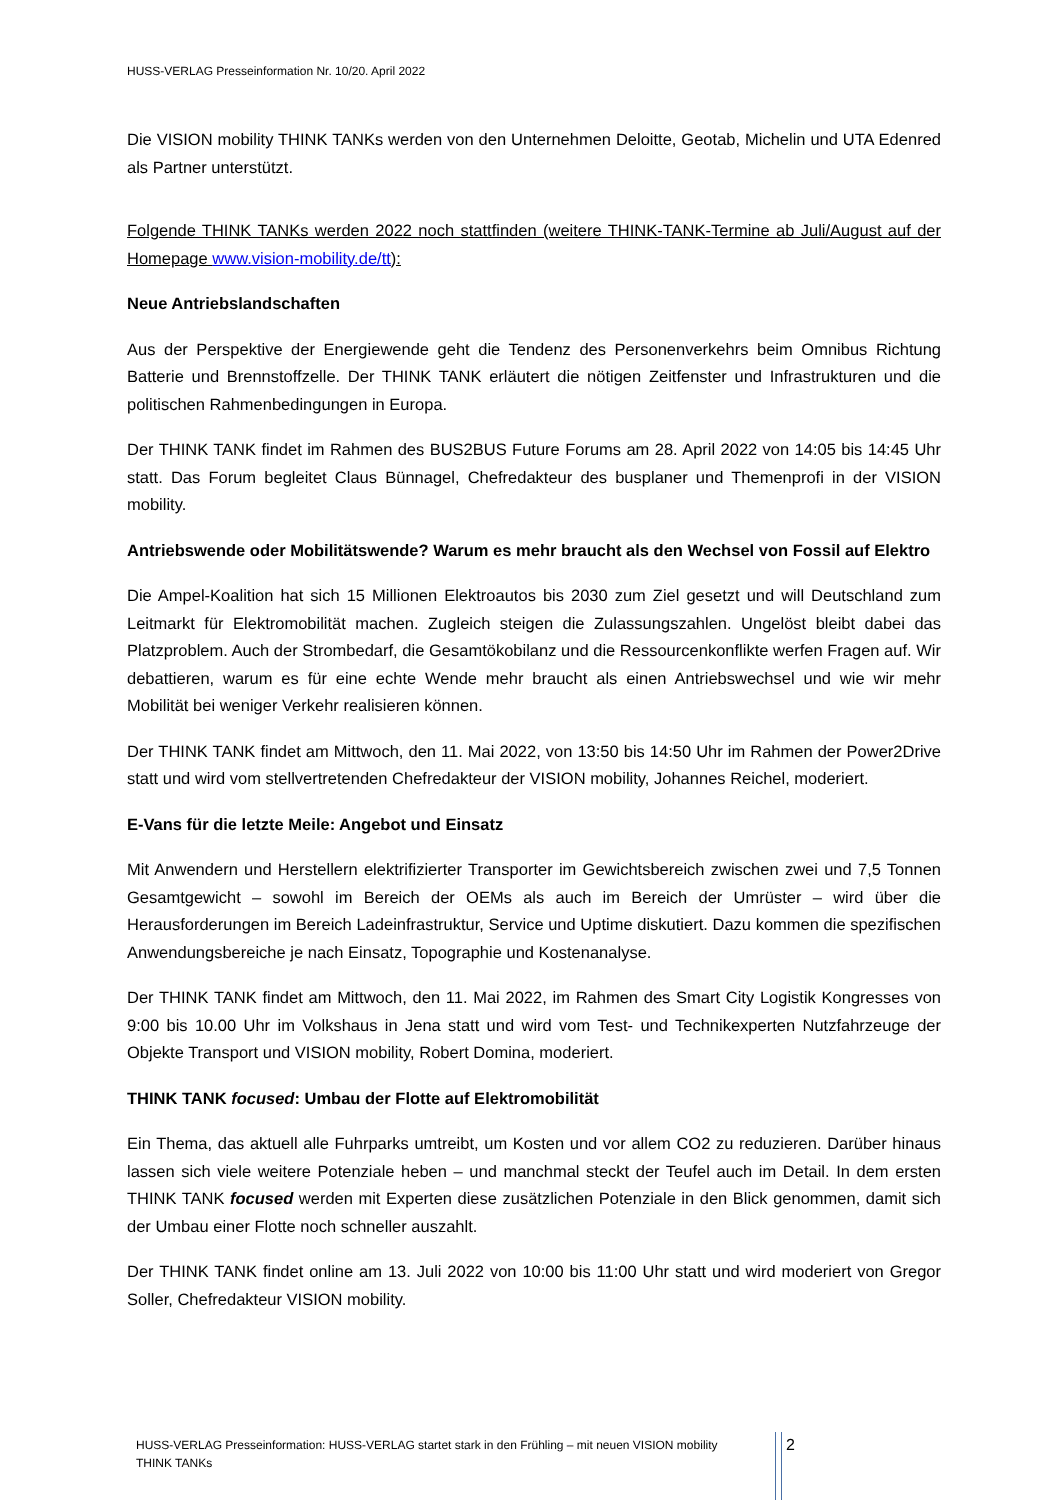HUSS-VERLAG Presseinformation Nr. 10/20. April 2022
Die VISION mobility THINK TANKs werden von den Unternehmen Deloitte, Geotab, Michelin und UTA Edenred als Partner unterstützt.
Folgende THINK TANKs werden 2022 noch stattfinden (weitere THINK-TANK-Termine ab Juli/August auf der Homepage www.vision-mobility.de/tt):
Neue Antriebslandschaften
Aus der Perspektive der Energiewende geht die Tendenz des Personenverkehrs beim Omnibus Richtung Batterie und Brennstoffzelle. Der THINK TANK erläutert die nötigen Zeitfenster und Infrastrukturen und die politischen Rahmenbedingungen in Europa.
Der THINK TANK findet im Rahmen des BUS2BUS Future Forums am 28. April 2022 von 14:05 bis 14:45 Uhr statt. Das Forum begleitet Claus Bünnagel, Chefredakteur des busplaner und Themenprofi in der VISION mobility.
Antriebswende oder Mobilitätswende? Warum es mehr braucht als den Wechsel von Fossil auf Elektro
Die Ampel-Koalition hat sich 15 Millionen Elektroautos bis 2030 zum Ziel gesetzt und will Deutschland zum Leitmarkt für Elektromobilität machen. Zugleich steigen die Zulassungszahlen. Ungelöst bleibt dabei das Platzproblem. Auch der Strombedarf, die Gesamtökobilanz und die Ressourcenkonflikte werfen Fragen auf. Wir debattieren, warum es für eine echte Wende mehr braucht als einen Antriebswechsel und wie wir mehr Mobilität bei weniger Verkehr realisieren können.
Der THINK TANK findet am Mittwoch, den 11. Mai 2022, von 13:50 bis 14:50 Uhr im Rahmen der Power2Drive statt und wird vom stellvertretenden Chefredakteur der VISION mobility, Johannes Reichel, moderiert.
E-Vans für die letzte Meile: Angebot und Einsatz
Mit Anwendern und Herstellern elektrifizierter Transporter im Gewichtsbereich zwischen zwei und 7,5 Tonnen Gesamtgewicht – sowohl im Bereich der OEMs als auch im Bereich der Umrüster – wird über die Herausforderungen im Bereich Ladeinfrastruktur, Service und Uptime diskutiert. Dazu kommen die spezifischen Anwendungsbereiche je nach Einsatz, Topographie und Kostenanalyse.
Der THINK TANK findet am Mittwoch, den 11. Mai 2022, im Rahmen des Smart City Logistik Kongresses von 9:00 bis 10.00 Uhr im Volkshaus in Jena statt und wird vom Test- und Technikexperten Nutzfahrzeuge der Objekte Transport und VISION mobility, Robert Domina, moderiert.
THINK TANK focused: Umbau der Flotte auf Elektromobilität
Ein Thema, das aktuell alle Fuhrparks umtreibt, um Kosten und vor allem CO2 zu reduzieren. Darüber hinaus lassen sich viele weitere Potenziale heben – und manchmal steckt der Teufel auch im Detail. In dem ersten THINK TANK focused werden mit Experten diese zusätzlichen Potenziale in den Blick genommen, damit sich der Umbau einer Flotte noch schneller auszahlt.
Der THINK TANK findet online am 13. Juli 2022 von 10:00 bis 11:00 Uhr statt und wird moderiert von Gregor Soller, Chefredakteur VISION mobility.
HUSS-VERLAG Presseinformation: HUSS-VERLAG startet stark in den Frühling – mit neuen VISION mobility THINK TANKs
2